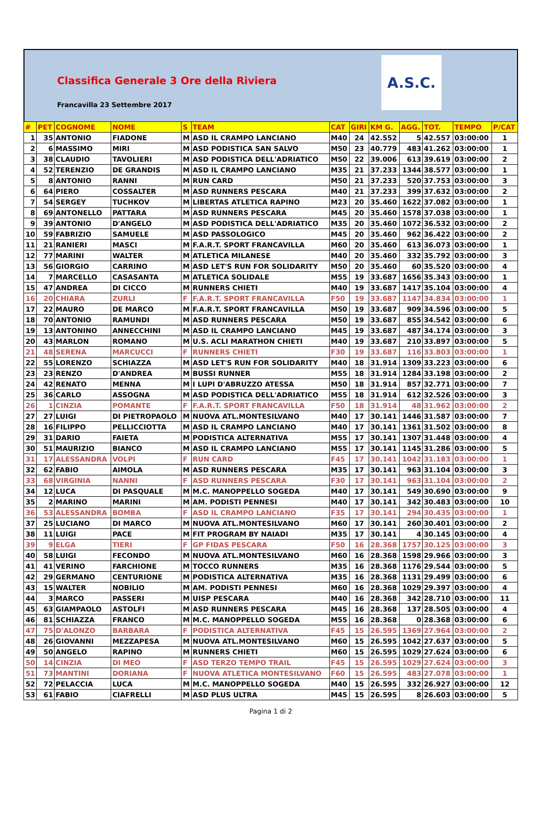Classifica Generale 3 Ore della Riviera
Francavilla 23 Settembre 2017
A.S.C.
| # | PET | COGNOME | NOME | S | TEAM | CAT | GIRI | KM G. | AGG. | TOT. | TEMPO | P/CAT |
| --- | --- | --- | --- | --- | --- | --- | --- | --- | --- | --- | --- | --- |
| 1 | 35 | ANTONIO | FIADONE | M | ASD IL CRAMPO LANCIANO | M40 | 24 | 42.552 | 5 | 42.557 | 03:00:00 | 1 |
| 2 | 6 | MASSIMO | MIRI | M | ASD PODISTICA SAN SALVO | M50 | 23 | 40.779 | 483 | 41.262 | 03:00:00 | 1 |
| 3 | 38 | CLAUDIO | TAVOLIERI | M | ASD PODISTICA DELL'ADRIATICO | M50 | 22 | 39.006 | 613 | 39.619 | 03:00:00 | 2 |
| 4 | 52 | TERENZIO | DE GRANDIS | M | ASD IL CRAMPO LANCIANO | M35 | 21 | 37.233 | 1344 | 38.577 | 03:00:00 | 1 |
| 5 | 8 | ANTONIO | RANNI | M | RUN CARD | M50 | 21 | 37.233 | 520 | 37.753 | 03:00:00 | 3 |
| 6 | 64 | PIERO | COSSALTER | M | ASD RUNNERS PESCARA | M40 | 21 | 37.233 | 399 | 37.632 | 03:00:00 | 2 |
| 7 | 54 | SERGEY | TUCHKOV | M | LIBERTAS ATLETICA RAPINO | M23 | 20 | 35.460 | 1622 | 37.082 | 03:00:00 | 1 |
| 8 | 69 | ANTONELLO | PATTARA | M | ASD RUNNERS PESCARA | M45 | 20 | 35.460 | 1578 | 37.038 | 03:00:00 | 1 |
| 9 | 39 | ANTONIO | D'ANGELO | M | ASD PODISTICA DELL'ADRIATICO | M35 | 20 | 35.460 | 1072 | 36.532 | 03:00:00 | 2 |
| 10 | 59 | FABRIZIO | SAMUELE | M | ASD PASSOLOGICO | M45 | 20 | 35.460 | 962 | 36.422 | 03:00:00 | 2 |
| 11 | 21 | RANIERI | MASCI | M | F.A.R.T. SPORT FRANCAVILLA | M60 | 20 | 35.460 | 613 | 36.073 | 03:00:00 | 1 |
| 12 | 77 | MARINI | WALTER | M | ATLETICA MILANESE | M40 | 20 | 35.460 | 332 | 35.792 | 03:00:00 | 3 |
| 13 | 56 | GIORGIO | CARRINO | M | ASD LET'S RUN FOR SOLIDARITY | M50 | 20 | 35.460 | 60 | 35.520 | 03:00:00 | 4 |
| 14 | 7 | MARCELLO | CASASANTA | M | ATLETICA SOLIDALE | M55 | 19 | 33.687 | 1656 | 35.343 | 03:00:00 | 1 |
| 15 | 47 | ANDREA | DI CICCO | M | RUNNERS CHIETI | M40 | 19 | 33.687 | 1417 | 35.104 | 03:00:00 | 4 |
| 16 | 20 | CHIARA | ZURLI | F | F.A.R.T. SPORT FRANCAVILLA | F50 | 19 | 33.687 | 1147 | 34.834 | 03:00:00 | 1 |
| 17 | 22 | MAURO | DE MARCO | M | F.A.R.T. SPORT FRANCAVILLA | M50 | 19 | 33.687 | 909 | 34.596 | 03:00:00 | 5 |
| 18 | 70 | ANTONIO | RAMUNDI | M | ASD RUNNERS PESCARA | M50 | 19 | 33.687 | 855 | 34.542 | 03:00:00 | 6 |
| 19 | 13 | ANTONINO | ANNECCHINI | M | ASD IL CRAMPO LANCIANO | M45 | 19 | 33.687 | 487 | 34.174 | 03:00:00 | 3 |
| 20 | 43 | MARLON | ROMANO | M | U.S. ACLI MARATHON CHIETI | M40 | 19 | 33.687 | 210 | 33.897 | 03:00:00 | 5 |
| 21 | 48 | SERENA | MARCUCCI | F | RUNNERS CHIETI | F30 | 19 | 33.687 | 116 | 33.803 | 03:00:00 | 1 |
| 22 | 55 | LORENZO | SCHIAZZA | M | ASD LET'S RUN FOR SOLIDARITY | M40 | 18 | 31.914 | 1309 | 33.223 | 03:00:00 | 6 |
| 23 | 23 | RENZO | D'ANDREA | M | BUSSI RUNNER | M55 | 18 | 31.914 | 1284 | 33.198 | 03:00:00 | 2 |
| 24 | 42 | RENATO | MENNA | M | I LUPI D'ABRUZZO ATESSA | M50 | 18 | 31.914 | 857 | 32.771 | 03:00:00 | 7 |
| 25 | 36 | CARLO | ASSOGNA | M | ASD PODISTICA DELL'ADRIATICO | M55 | 18 | 31.914 | 612 | 32.526 | 03:00:00 | 3 |
| 26 | 1 | CINZIA | POMANTE | F | F.A.R.T. SPORT FRANCAVILLA | F50 | 18 | 31.914 | 48 | 31.962 | 03:00:00 | 2 |
| 27 | 27 | LUIGI | DI PIETROPAOLO | M | NUOVA ATL.MONTESILVANO | M40 | 17 | 30.141 | 1446 | 31.587 | 03:00:00 | 7 |
| 28 | 16 | FILIPPO | PELLICCIOTTA | M | ASD IL CRAMPO LANCIANO | M40 | 17 | 30.141 | 1361 | 31.502 | 03:00:00 | 8 |
| 29 | 31 | DARIO | FAIETA | M | PODISTICA ALTERNATIVA | M55 | 17 | 30.141 | 1307 | 31.448 | 03:00:00 | 4 |
| 30 | 51 | MAURIZIO | BIANCO | M | ASD IL CRAMPO LANCIANO | M55 | 17 | 30.141 | 1145 | 31.286 | 03:00:00 | 5 |
| 31 | 17 | ALESSANDRA | VOLPI | F | RUN CARD | F45 | 17 | 30.141 | 1042 | 31.183 | 03:00:00 | 1 |
| 32 | 62 | FABIO | AIMOLA | M | ASD RUNNERS PESCARA | M35 | 17 | 30.141 | 963 | 31.104 | 03:00:00 | 3 |
| 33 | 68 | VIRGINIA | NANNI | F | ASD RUNNERS PESCARA | F30 | 17 | 30.141 | 963 | 31.104 | 03:00:00 | 2 |
| 34 | 12 | LUCA | DI PASQUALE | M | M.C. MANOPPELLO SOGEDA | M40 | 17 | 30.141 | 549 | 30.690 | 03:00:00 | 9 |
| 35 | 2 | MARINO | MARINI | M | AM. PODISTI PENNESI | M40 | 17 | 30.141 | 342 | 30.483 | 03:00:00 | 10 |
| 36 | 53 | ALESSANDRA | BOMBA | F | ASD IL CRAMPO LANCIANO | F35 | 17 | 30.141 | 294 | 30.435 | 03:00:00 | 1 |
| 37 | 25 | LUCIANO | DI MARCO | M | NUOVA ATL.MONTESILVANO | M60 | 17 | 30.141 | 260 | 30.401 | 03:00:00 | 2 |
| 38 | 11 | LUIGI | PACE | M | FIT PROGRAM BY NAIADI | M35 | 17 | 30.141 | 4 | 30.145 | 03:00:00 | 4 |
| 39 | 9 | ELGA | TIERI | F | GP FIDAS PESCARA | F50 | 16 | 28.368 | 1757 | 30.125 | 03:00:00 | 3 |
| 40 | 58 | LUIGI | FECONDO | M | NUOVA ATL.MONTESILVANO | M60 | 16 | 28.368 | 1598 | 29.966 | 03:00:00 | 3 |
| 41 | 41 | VERINO | FARCHIONE | M | TOCCO RUNNERS | M35 | 16 | 28.368 | 1176 | 29.544 | 03:00:00 | 5 |
| 42 | 29 | GERMANO | CENTURIONE | M | PODISTICA ALTERNATIVA | M35 | 16 | 28.368 | 1131 | 29.499 | 03:00:00 | 6 |
| 43 | 15 | WALTER | NOBILIO | M | AM. PODISTI PENNESI | M60 | 16 | 28.368 | 1029 | 29.397 | 03:00:00 | 4 |
| 44 | 3 | MARCO | PASSERI | M | UISP PESCARA | M40 | 16 | 28.368 | 342 | 28.710 | 03:00:00 | 11 |
| 45 | 63 | GIAMPAOLO | ASTOLFI | M | ASD RUNNERS PESCARA | M45 | 16 | 28.368 | 137 | 28.505 | 03:00:00 | 4 |
| 46 | 81 | SCHIAZZA | FRANCO | M | M.C. MANOPPELLO SOGEDA | M55 | 16 | 28.368 | 0 | 28.368 | 03:00:00 | 6 |
| 47 | 75 | D'ALONZO | BARBARA | F | PODISTICA ALTERNATIVA | F45 | 15 | 26.595 | 1369 | 27.964 | 03:00:00 | 2 |
| 48 | 26 | GIOVANNI | MEZZAPESA | M | NUOVA ATL.MONTESILVANO | M60 | 15 | 26.595 | 1042 | 27.637 | 03:00:00 | 5 |
| 49 | 50 | ANGELO | RAPINO | M | RUNNERS CHIETI | M60 | 15 | 26.595 | 1029 | 27.624 | 03:00:00 | 6 |
| 50 | 14 | CINZIA | DI MEO | F | ASD TERZO TEMPO TRAIL | F45 | 15 | 26.595 | 1029 | 27.624 | 03:00:00 | 3 |
| 51 | 73 | MANTINI | DORIANA | F | NUOVA ATLETICA MONTESILVANO | F60 | 15 | 26.595 | 483 | 27.078 | 03:00:00 | 1 |
| 52 | 72 | PELACCIA | LUCA | M | M.C. MANOPPELLO SOGEDA | M40 | 15 | 26.595 | 332 | 26.927 | 03:00:00 | 12 |
| 53 | 61 | FABIO | CIAFRELLI | M | ASD PLUS ULTRA | M45 | 15 | 26.595 | 8 | 26.603 | 03:00:00 | 5 |
Pagina 1 di 2